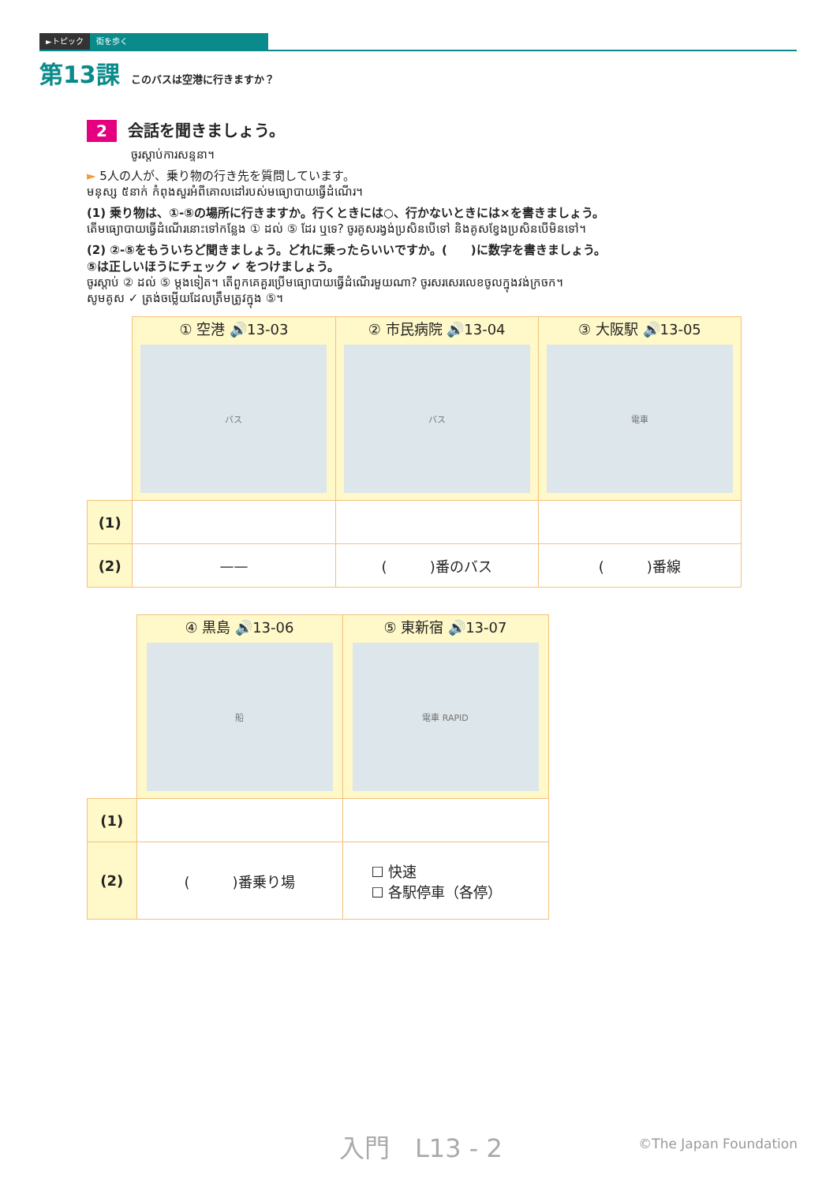►トピック 街を歩く
第13課 このバスは空港に行きますか？
2 会話を聞きましょう。
ចូរស្តាប់ការសន្ទនា។
► 5人の人が、乗り物の行き先を質問しています。
មនុស្ស ៥នាក់ កំពុងសួរអំពីគោលដៅរបស់មធ្យោបាយធ្វើដំណើរ។
(1) 乗り物は、①-⑤の場所に行きますか。行くときには○、行かないときには×を書きましょう。
តើមធ្យោបាយធ្វើដំណើរនោះទៅកន្លែង ① ដល់ ⑤ ដែរ ឬទេ? ចូរគូសរង្វង់ប្រសិនបើទៅ និងគូសខ្វែងប្រសិនបើមិនទៅ។
(2) ②-⑤をもういちど聞きましょう。どれに乗ったらいいですか。(　　)に数字を書きましょう。
⑤は正しいほうにチェック ✔ をつけましょう。
ចូរស្តាប់ ② ដល់ ⑤ ម្តងទៀត។ តើពួកគេគួរប្រើមធ្យោបាយធ្វើដំណើរមួយណា? ចូរសរសេរលេខចូលក្នុងវង់ក្រចក។
សូមគូស ✓ ត្រង់ចម្លើយដែលត្រឹមត្រូវក្នុង ⑤។
| | ① 空港 🔊13-03 バス | ② 市民病院 🔊13-04 バス | ③ 大阪駅 🔊13-05 電車 |
| (1) | | | |
| (2) | —— | ( )番のバス | ( )番線 |
| | ④ 黒島 🔊13-06 船 | ⑤ 東新宿 🔊13-07 電車 RAPID |
| (1) | | |
| (2) | ( )番乗り場 | ☐ 快速 ☐ 各駅停車（各停） |
入門　L13 - 2 ©The Japan Foundation